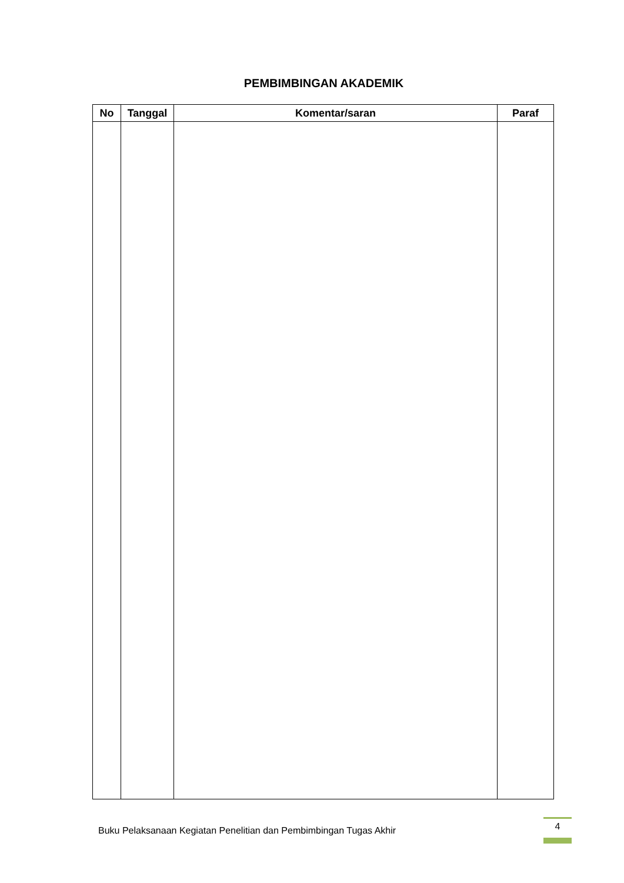PEMBIMBINGAN AKADEMIK
| No | Tanggal | Komentar/saran | Paraf |
| --- | --- | --- | --- |
Buku Pelaksanaan Kegiatan Penelitian dan Pembimbingan Tugas Akhir
4